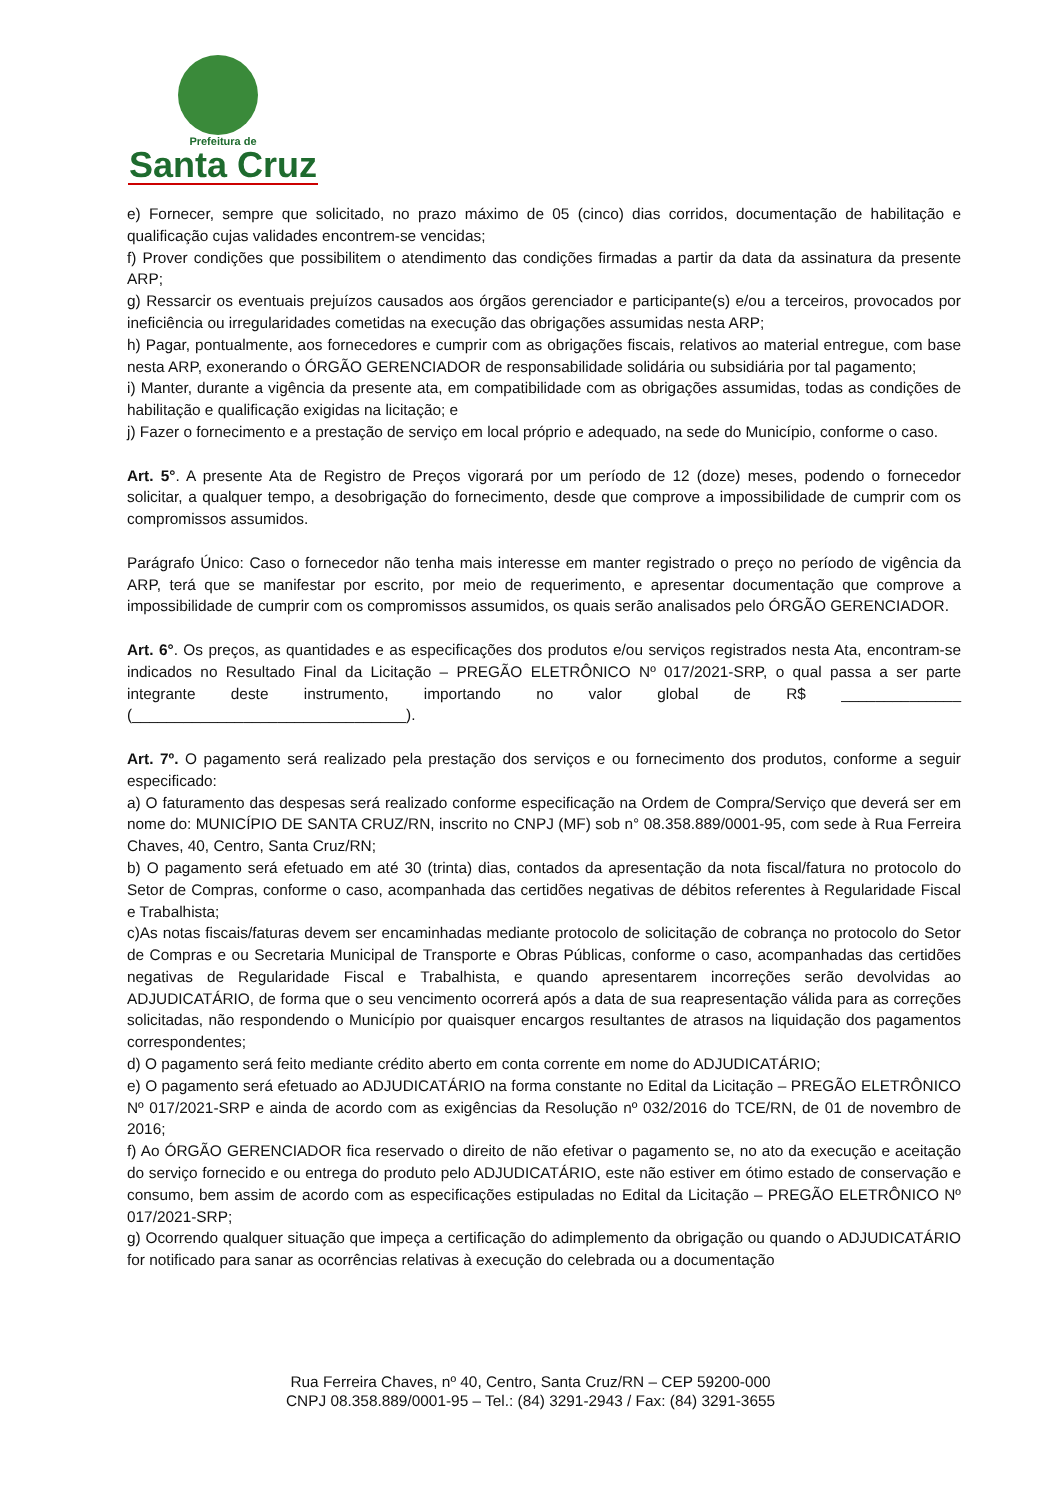Prefeitura de
Santa Cruz
e) Fornecer, sempre que solicitado, no prazo máximo de 05 (cinco) dias corridos, documentação de habilitação e qualificação cujas validades encontrem-se vencidas;
f) Prover condições que possibilitem o atendimento das condições firmadas a partir da data da assinatura da presente ARP;
g) Ressarcir os eventuais prejuízos causados aos órgãos gerenciador e participante(s) e/ou a terceiros, provocados por ineficiência ou irregularidades cometidas na execução das obrigações assumidas nesta ARP;
h) Pagar, pontualmente, aos fornecedores e cumprir com as obrigações fiscais, relativos ao material entregue, com base nesta ARP, exonerando o ÓRGÃO GERENCIADOR de responsabilidade solidária ou subsidiária por tal pagamento;
i) Manter, durante a vigência da presente ata, em compatibilidade com as obrigações assumidas, todas as condições de habilitação e qualificação exigidas na licitação; e
j) Fazer o fornecimento e a prestação de serviço em local próprio e adequado, na sede do Município, conforme o caso.
Art. 5°. A presente Ata de Registro de Preços vigorará por um período de 12 (doze) meses, podendo o fornecedor solicitar, a qualquer tempo, a desobrigação do fornecimento, desde que comprove a impossibilidade de cumprir com os compromissos assumidos.
Parágrafo Único: Caso o fornecedor não tenha mais interesse em manter registrado o preço no período de vigência da ARP, terá que se manifestar por escrito, por meio de requerimento, e apresentar documentação que comprove a impossibilidade de cumprir com os compromissos assumidos, os quais serão analisados pelo ÓRGÃO GERENCIADOR.
Art. 6°. Os preços, as quantidades e as especificações dos produtos e/ou serviços registrados nesta Ata, encontram-se indicados no Resultado Final da Licitação – PREGÃO ELETRÔNICO Nº 017/2021-SRP, o qual passa a ser parte integrante deste instrumento, importando no valor global de R$ ______________ (________________________________).
Art. 7º. O pagamento será realizado pela prestação dos serviços e ou fornecimento dos produtos, conforme a seguir especificado:
a) O faturamento das despesas será realizado conforme especificação na Ordem de Compra/Serviço que deverá ser em nome do: MUNICÍPIO DE SANTA CRUZ/RN, inscrito no CNPJ (MF) sob n° 08.358.889/0001-95, com sede à Rua Ferreira Chaves, 40, Centro, Santa Cruz/RN;
b) O pagamento será efetuado em até 30 (trinta) dias, contados da apresentação da nota fiscal/fatura no protocolo do Setor de Compras, conforme o caso, acompanhada das certidões negativas de débitos referentes à Regularidade Fiscal e Trabalhista;
c)As notas fiscais/faturas devem ser encaminhadas mediante protocolo de solicitação de cobrança no protocolo do Setor de Compras e ou Secretaria Municipal de Transporte e Obras Públicas, conforme o caso, acompanhadas das certidões negativas de Regularidade Fiscal e Trabalhista, e quando apresentarem incorreções serão devolvidas ao ADJUDICATÁRIO, de forma que o seu vencimento ocorrerá após a data de sua reapresentação válida para as correções solicitadas, não respondendo o Município por quaisquer encargos resultantes de atrasos na liquidação dos pagamentos correspondentes;
d) O pagamento será feito mediante crédito aberto em conta corrente em nome do ADJUDICATÁRIO;
e) O pagamento será efetuado ao ADJUDICATÁRIO na forma constante no Edital da Licitação – PREGÃO ELETRÔNICO Nº 017/2021-SRP e ainda de acordo com as exigências da Resolução nº 032/2016 do TCE/RN, de 01 de novembro de 2016;
f) Ao ÓRGÃO GERENCIADOR fica reservado o direito de não efetivar o pagamento se, no ato da execução e aceitação do serviço fornecido e ou entrega do produto pelo ADJUDICATÁRIO, este não estiver em ótimo estado de conservação e consumo, bem assim de acordo com as especificações estipuladas no Edital da Licitação – PREGÃO ELETRÔNICO Nº 017/2021-SRP;
g) Ocorrendo qualquer situação que impeça a certificação do adimplemento da obrigação ou quando o ADJUDICATÁRIO for notificado para sanar as ocorrências relativas à execução do celebrada ou a documentação
Rua Ferreira Chaves, nº 40, Centro, Santa Cruz/RN – CEP 59200-000
CNPJ 08.358.889/0001-95 – Tel.: (84) 3291-2943 / Fax: (84) 3291-3655